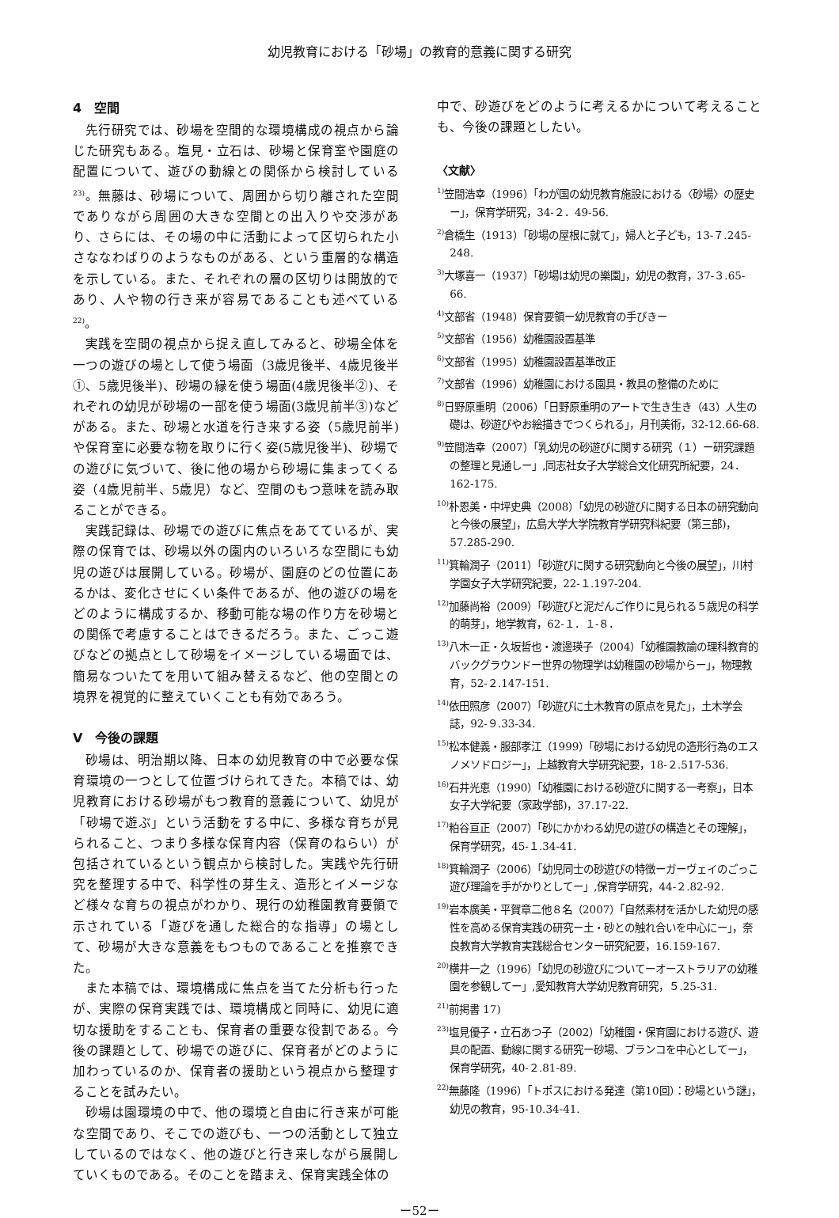幼児教育における「砂場」の教育的意義に関する研究
4　空間
先行研究では、砂場を空間的な環境構成の視点から論じた研究もある。塩見・立石は、砂場と保育室や園庭の配置について、遊びの動線との関係から検討している<sup>23)</sup>。無藤は、砂場について、周囲から切り離された空間でありながら周囲の大きな空間との出入りや交渉があり、さらには、その場の中に活動によって区切られた小さななわばりのようなものがある、という重層的な構造を示している。また、それぞれの層の区切りは開放的であり、人や物の行き来が容易であることも述べている<sup>22)</sup>。
実践を空間の視点から捉え直してみると、砂場全体を一つの遊びの場として使う場面（3歳児後半、4歳児後半①、5歳児後半)、砂場の縁を使う場面(4歳児後半②)、それぞれの幼児が砂場の一部を使う場面(3歳児前半③)などがある。また、砂場と水道を行き来する姿（5歳児前半)や保育室に必要な物を取りに行く姿(5歳児後半)、砂場での遊びに気づいて、後に他の場から砂場に集まってくる姿（4歳児前半、5歳児）など、空間のもつ意味を読み取ることができる。
実践記録は、砂場での遊びに焦点をあてているが、実際の保育では、砂場以外の園内のいろいろな空間にも幼児の遊びは展開している。砂場が、園庭のどの位置にあるかは、変化させにくい条件であるが、他の遊びの場をどのように構成するか、移動可能な場の作り方を砂場との関係で考慮することはできるだろう。また、ごっこ遊びなどの拠点として砂場をイメージしている場面では、簡易なついたてを用いて組み替えるなど、他の空間との境界を視覚的に整えていくことも有効であろう。
V　今後の課題
砂場は、明治期以降、日本の幼児教育の中で必要な保育環境の一つとして位置づけられてきた。本稿では、幼児教育における砂場がもつ教育的意義について、幼児が「砂場で遊ぶ」という活動をする中に、多様な育ちが見られること、つまり多様な保育内容（保育のねらい）が包括されているという観点から検討した。実践や先行研究を整理する中で、科学性の芽生え、造形とイメージなど様々な育ちの視点がわかり、現行の幼稚園教育要領で示されている「遊びを通した総合的な指導」の場として、砂場が大きな意義をもつものであることを推察できた。
また本稿では、環境構成に焦点を当てた分析も行ったが、実際の保育実践では、環境構成と同時に、幼児に適切な援助をすることも、保育者の重要な役割である。今後の課題として、砂場での遊びに、保育者がどのように加わっているのか、保育者の援助という視点から整理することを試みたい。
砂場は園環境の中で、他の環境と自由に行き来が可能な空間であり、そこでの遊びも、一つの活動として独立しているのではなく、他の遊びと行き来しながら展開していくものである。そのことを踏まえ、保育実践全体の
中で、砂遊びをどのように考えるかについて考えることも、今後の課題としたい。
〈文献〉
<sup>1)</sup> 笠間浩幸（1996）「わが国の幼児教育施設における〈砂場〉の歴史ー」，保育学研究，34-２．49-56.
<sup>2)</sup> 倉橋生（1913）「砂場の屋根に就て」，婦人と子ども，13-７.245-248.
<sup>3)</sup> 大塚喜一（1937）「砂場は幼児の樂園」，幼児の教育，37-３.65-66.
<sup>4)</sup> 文部省（1948）保育要領ー幼児教育の手びきー
<sup>5)</sup> 文部省（1956）幼稚園設置基準
<sup>6)</sup> 文部省（1995）幼稚園設置基準改正
<sup>7)</sup> 文部省（1996）幼稚園における園具・教具の整備のために
<sup>8)</sup> 日野原重明（2006）「日野原重明のアートで生き生き（43）人生の礎は、砂遊びやお絵描きでつくられる」，月刊美術，32-12.66-68.
<sup>9)</sup> 笠間浩幸（2007）「乳幼児の砂遊びに関する研究（１）ー研究課題の整理と見通しー」,同志社女子大学総合文化研究所紀要，24．162-175.
<sup>10)</sup> 朴恩美・中坪史典（2008）「幼児の砂遊びに関する日本の研究動向と今後の展望」，広島大学大学院教育学研究科紀要（第三部)，57.285-290.
<sup>11)</sup> 箕輪潤子（2011）「砂遊びに関する研究動向と今後の展望」，川村学園女子大学研究紀要，22-１.197-204.
<sup>12)</sup> 加藤尚裕（2009）「砂遊びと泥だんご作りに見られる５歳児の科学的萌芽」，地学教育，62-１．１-８．
<sup>13)</sup> 八木一正・久坂哲也・渡邊瑛子（2004）「幼稚園教諭の理科教育的バックグラウンドー世界の物理学は幼稚園の砂場からー」，物理教育，52-２.147-151.
<sup>14)</sup> 依田照彦（2007）「砂遊びに土木教育の原点を見た」，土木学会誌，92-９.33-34.
<sup>15)</sup> 松本健義・服部孝江（1999）「砂場における幼児の造形行為のエスノメソドロジー」，上越教育大学研究紀要，18-２.517-536.
<sup>16)</sup> 石井光恵（1990）「幼稚園における砂遊びに関する一考察」，日本女子大学紀要（家政学部)，37.17-22.
<sup>17)</sup> 粕谷亘正（2007）「砂にかかわる幼児の遊びの構造とその理解」，保育学研究，45-１.34-41.
<sup>18)</sup> 箕輪潤子（2006）「幼児同士の砂遊びの特徴ーガーヴェイのごっこ遊び理論を手がかりとしてー」,保育学研究，44-２.82-92.
<sup>19)</sup> 岩本廣美・平賀章二他８名（2007）「自然素材を活かした幼児の感性を高める保育実践の研究ー土・砂との触れ合いを中心にー」，奈良教育大学教育実践総合センター研究紀要，16.159-167.
<sup>20)</sup> 横井一之（1996）「幼児の砂遊びについてーオーストラリアの幼稚園を参観してー」,愛知教育大学幼児教育研究，５.25-31.
<sup>21)</sup> 前掲書 17)
<sup>23)</sup> 塩見優子・立石あつ子（2002）「幼稚園・保育園における遊び、遊具の配置、動線に関する研究ー砂場、ブランコを中心としてー」，保育学研究，40-２.81-89.
<sup>22)</sup> 無藤隆（1996）「トポスにおける発達（第10回）：砂場という謎」，幼児の教育，95-10.34-41.
ー52ー